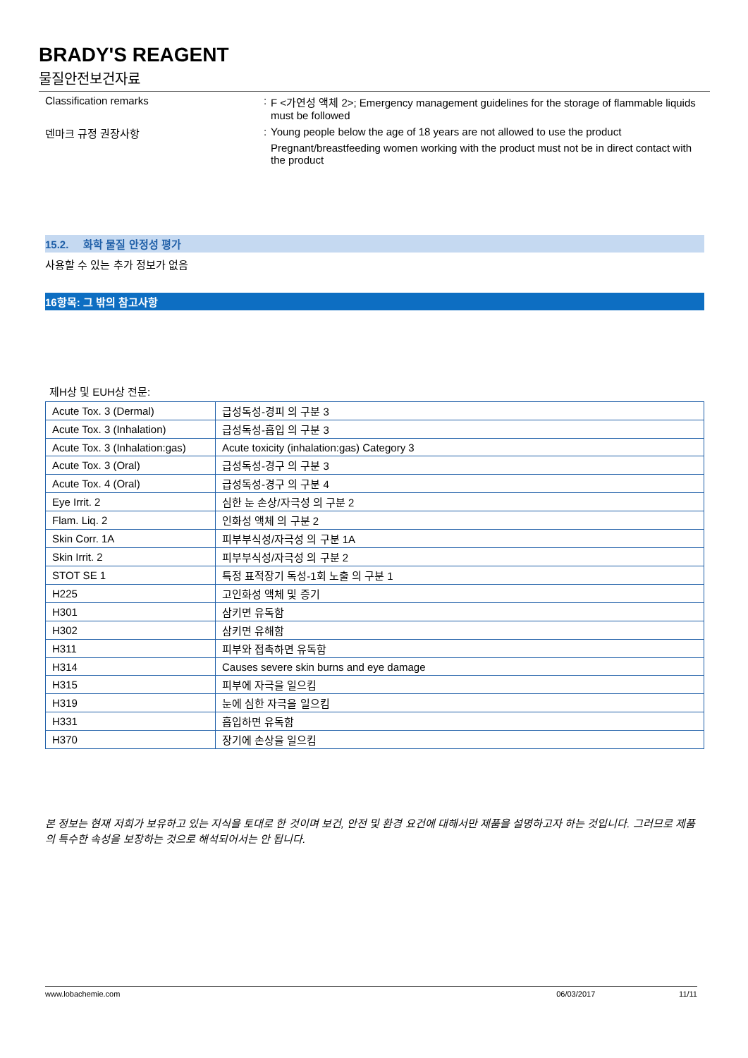BRADY'S REAGENT
물질안전보건자료
Classification remarks : F <가연성 액체 2>; Emergency management guidelines for the storage of flammable liquids must be followed
덴마크 규정 권장사항 : Young people below the age of 18 years are not allowed to use the product
Pregnant/breastfeeding women working with the product must not be in direct contact with the product
15.2. 화학 물질 안정성 평가
사용할 수 있는 추가 정보가 없음
16항목: 그 밖의 참고사항
제H상 및 EUH상 전문:
| Acute Tox. 3 (Dermal) | 급성독성-경피 의 구분 3 |
| Acute Tox. 3 (Inhalation) | 급성독성-흡입 의 구분 3 |
| Acute Tox. 3 (Inhalation:gas) | Acute toxicity (inhalation:gas) Category 3 |
| Acute Tox. 3 (Oral) | 급성독성-경구 의 구분 3 |
| Acute Tox. 4 (Oral) | 급성독성-경구 의 구분 4 |
| Eye Irrit. 2 | 심한 눈 손상/자극성 의 구분 2 |
| Flam. Liq. 2 | 인화성 액체 의 구분 2 |
| Skin Corr. 1A | 피부부식성/자극성 의 구분 1A |
| Skin Irrit. 2 | 피부부식성/자극성 의 구분 2 |
| STOT SE 1 | 특정 표적장기 독성-1회 노출 의 구분 1 |
| H225 | 고인화성 액체 및 증기 |
| H301 | 삼키면 유독함 |
| H302 | 삼키면 유해함 |
| H311 | 피부와 접촉하면 유독함 |
| H314 | Causes severe skin burns and eye damage |
| H315 | 피부에 자극을 일으킴 |
| H319 | 눈에 심한 자극을 일으킴 |
| H331 | 흡입하면 유독함 |
| H370 | 장기에 손상을 일으킴 |
본 정보는 현재 저희가 보유하고 있는 지식을 토대로 한 것이며 보건, 안전 및 환경 요건에 대해서만 제품을 설명하고자 하는 것입니다. 그러므로 제품의 특수한 속성을 보장하는 것으로 해석되어서는 안 됩니다.
www.lobachemie.com 06/03/2017 11/11